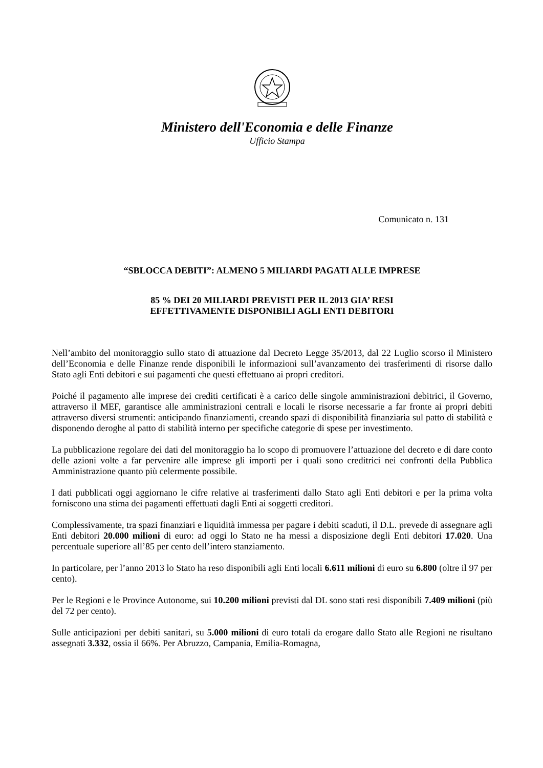Ministero dell'Economia e delle Finanze
Ufficio Stampa
Comunicato n. 131
“SBLOCCA DEBITI”: ALMENO 5 MILIARDI PAGATI ALLE IMPRESE
85 % DEI 20 MILIARDI PREVISTI PER IL 2013 GIA’ RESI
EFFETTIVAMENTE DISPONIBILI AGLI ENTI DEBITORI
Nell’ambito del monitoraggio sullo stato di attuazione dal Decreto Legge 35/2013, dal 22 Luglio scorso il Ministero dell’Economia e delle Finanze rende disponibili le informazioni sull’avanzamento dei trasferimenti di risorse dallo Stato agli Enti debitori e sui pagamenti che questi effettuano ai propri creditori.
Poiché il pagamento alle imprese dei crediti certificati è a carico delle singole amministrazioni debitrici, il Governo, attraverso il MEF, garantisce alle amministrazioni centrali e locali le risorse necessarie a far fronte ai propri debiti attraverso diversi strumenti: anticipando finanziamenti, creando spazi di disponibilità finanziaria sul patto di stabilità e disponendo deroghe al patto di stabilità interno per specifiche categorie di spese per investimento.
La pubblicazione regolare dei dati del monitoraggio ha lo scopo di promuovere l’attuazione del decreto e di dare conto delle azioni volte a far pervenire alle imprese gli importi per i quali sono creditrici nei confronti della Pubblica Amministrazione quanto più celermente possibile.
I dati pubblicati oggi aggiornano le cifre relative ai trasferimenti dallo Stato agli Enti debitori e per la prima volta forniscono una stima dei pagamenti effettuati dagli Enti ai soggetti creditori.
Complessivamente, tra spazi finanziari e liquidità immessa per pagare i debiti scaduti, il D.L. prevede di assegnare agli Enti debitori 20.000 milioni di euro: ad oggi lo Stato ne ha messi a disposizione degli Enti debitori 17.020. Una percentuale superiore all’85 per cento dell’intero stanziamento.
In particolare, per l’anno 2013 lo Stato ha reso disponibili agli Enti locali 6.611 milioni di euro su 6.800 (oltre il 97 per cento).
Per le Regioni e le Province Autonome, sui 10.200 milioni previsti dal DL sono stati resi disponibili 7.409 milioni (più del 72 per cento).
Sulle anticipazioni per debiti sanitari, su 5.000 milioni di euro totali da erogare dallo Stato alle Regioni ne risultano assegnati 3.332, ossia il 66%. Per Abruzzo, Campania, Emilia-Romagna,